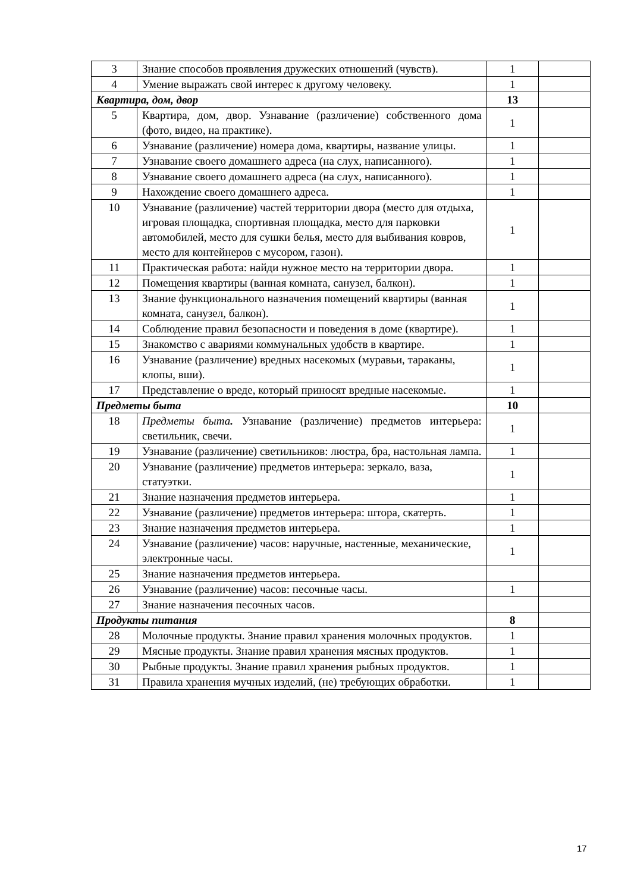| 3 | Знание способов проявления дружеских отношений (чувств). | 1 | |
| 4 | Умение выражать свой интерес к другому человеку. | 1 | |
| Квартира, дом, двор | | 13 | |
| 5 | Квартира, дом, двор. Узнавание (различение) собственного дома (фото, видео, на практике). | 1 | |
| 6 | Узнавание (различение) номера дома, квартиры, название улицы. | 1 | |
| 7 | Узнавание своего домашнего адреса (на слух, написанного). | 1 | |
| 8 | Узнавание своего домашнего адреса (на слух, написанного). | 1 | |
| 9 | Нахождение своего домашнего адреса. | 1 | |
| 10 | Узнавание (различение) частей территории двора (место для отдыха, игровая площадка, спортивная площадка, место для парковки автомобилей, место для сушки белья, место для выбивания ковров, место для контейнеров с мусором, газон). | 1 | |
| 11 | Практическая работа: найди нужное место на территории двора. | 1 | |
| 12 | Помещения квартиры (ванная комната, санузел, балкон). | 1 | |
| 13 | Знание функционального назначения помещений квартиры (ванная комната, санузел, балкон). | 1 | |
| 14 | Соблюдение правил безопасности и поведения в доме (квартире). | 1 | |
| 15 | Знакомство с авариями коммунальных удобств в квартире. | 1 | |
| 16 | Узнавание (различение) вредных насекомых (муравьи, тараканы, клопы, вши). | 1 | |
| 17 | Представление о вреде, который приносят вредные насекомые. | 1 | |
| Предметы быта | | 10 | |
| 18 | Предметы быта . Узнавание (различение) предметов интерьера: светильник, свечи. | 1 | |
| 19 | Узнавание (различение) светильников: люстра, бра, настольная лампа. | 1 | |
| 20 | Узнавание (различение) предметов интерьера: зеркало, ваза, статуэтки. | 1 | |
| 21 | Знание назначения предметов интерьера. | 1 | |
| 22 | Узнавание (различение) предметов интерьера: штора, скатерть. | 1 | |
| 23 | Знание назначения предметов интерьера. | 1 | |
| 24 | Узнавание (различение) часов: наручные, настенные, механические, электронные часы. | 1 | |
| 25 | Знание назначения предметов интерьера. | | |
| 26 | Узнавание (различение) часов: песочные часы. | 1 | |
| 27 | Знание назначения песочных часов. | | |
| Продукты питания | | 8 | |
| 28 | Молочные продукты. Знание правил хранения молочных продуктов. | 1 | |
| 29 | Мясные продукты. Знание правил хранения мясных продуктов. | 1 | |
| 30 | Рыбные продукты. Знание правил хранения рыбных продуктов. | 1 | |
| 31 | Правила хранения мучных изделий, (не) требующих обработки. | 1 | |
17